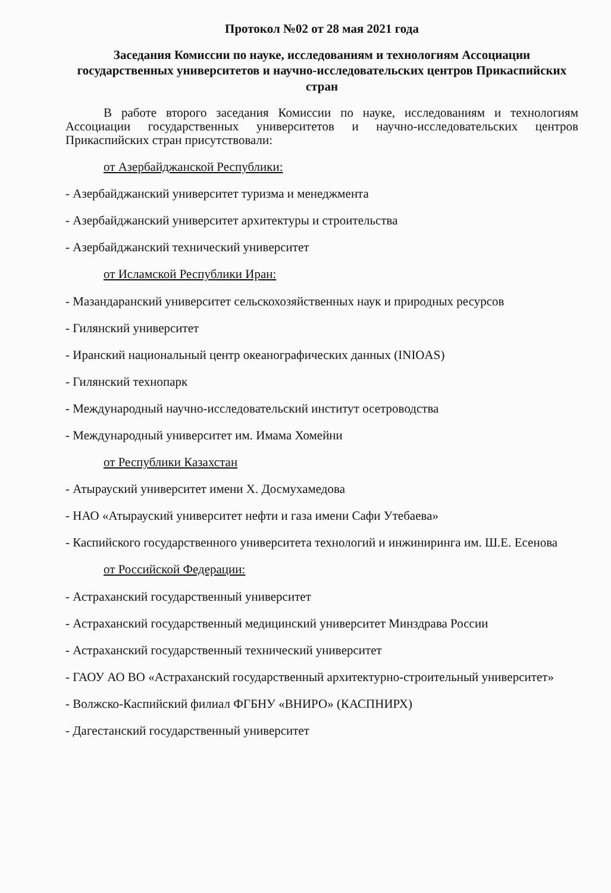Протокол №02 от 28 мая 2021 года
Заседания Комиссии по науке, исследованиям и технологиям Ассоциации государственных университетов и научно-исследовательских центров Прикаспийских стран
В работе второго заседания Комиссии по науке, исследованиям и технологиям Ассоциации государственных университетов и научно-исследовательских центров Прикаспийских стран присутствовали:
от Азербайджанской Республики:
- Азербайджанский университет туризма и менеджмента
- Азербайджанский университет архитектуры и строительства
- Азербайджанский технический университет
от Исламской Республики Иран:
- Мазандаранский университет сельскохозяйственных наук и природных ресурсов
- Гилянский университет
- Иранский национальный центр океанографических данных (INIOAS)
- Гилянский технопарк
- Международный научно-исследовательский институт осетроводства
- Международный университет им. Имама Хомейни
от Республики Казахстан
- Атырауский университет имени Х. Досмухамедова
- НАО «Атырауский университет нефти и газа имени Сафи Утебаева»
- Каспийского государственного университета технологий и инжиниринга им. Ш.Е. Есенова
от Российской Федерации:
- Астраханский государственный университет
- Астраханский государственный медицинский университет Минздрава России
- Астраханский государственный технический университет
- ГАОУ АО ВО «Астраханский государственный архитектурно-строительный университет»
- Волжско-Каспийский филиал ФГБНУ «ВНИРО» (КАСПНИРХ)
- Дагестанский государственный университет